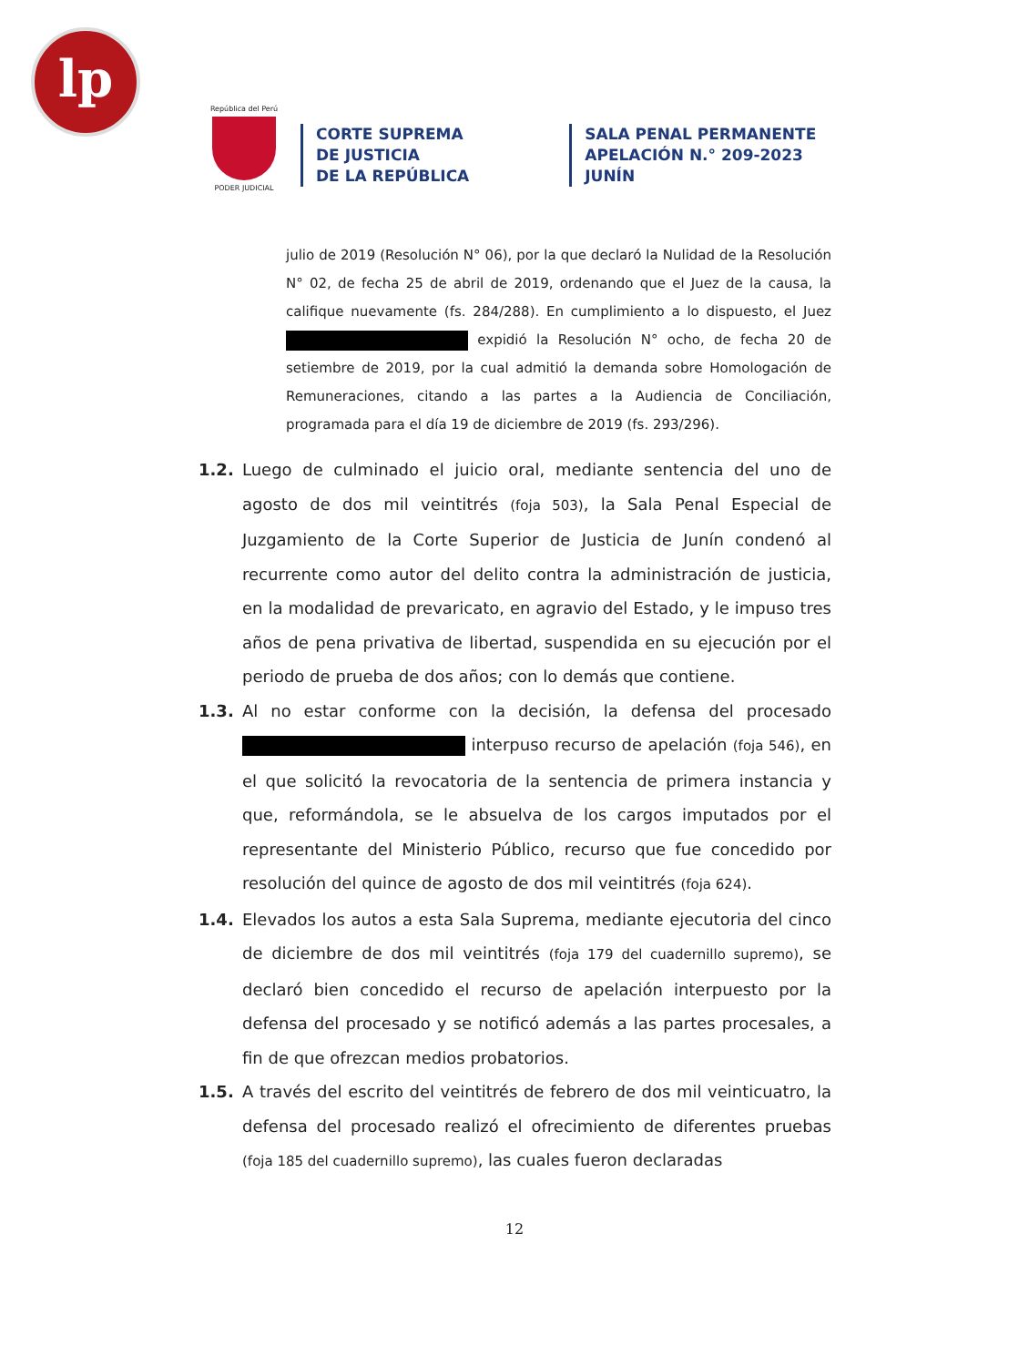lp
República del Perú
PODER JUDICIAL
CORTE SUPREMA
DE JUSTICIA
DE LA REPÚBLICA
SALA PENAL PERMANENTE
APELACIÓN N.° 209-2023
JUNÍN
julio de 2019 (Resolución N° 06), por la que declaró la Nulidad de la Resolución N° 02, de fecha 25 de abril de 2019, ordenando que el Juez de la causa, la califique nuevamente (fs. 284/288). En cumplimiento a lo dispuesto, el Juez expidió la Resolución N° ocho, de fecha 20 de setiembre de 2019, por la cual admitió la demanda sobre Homologación de Remuneraciones, citando a las partes a la Audiencia de Conciliación, programada para el día 19 de diciembre de 2019 (fs. 293/296).
1.2. Luego de culminado el juicio oral, mediante sentencia del uno de agosto de dos mil veintitrés (foja 503), la Sala Penal Especial de Juzgamiento de la Corte Superior de Justicia de Junín condenó al recurrente como autor del delito contra la administración de justicia, en la modalidad de prevaricato, en agravio del Estado, y le impuso tres años de pena privativa de libertad, suspendida en su ejecución por el periodo de prueba de dos años; con lo demás que contiene.
1.3. Al no estar conforme con la decisión, la defensa del procesado interpuso recurso de apelación (foja 546), en el que solicitó la revocatoria de la sentencia de primera instancia y que, reformándola, se le absuelva de los cargos imputados por el representante del Ministerio Público, recurso que fue concedido por resolución del quince de agosto de dos mil veintitrés (foja 624).
1.4. Elevados los autos a esta Sala Suprema, mediante ejecutoria del cinco de diciembre de dos mil veintitrés (foja 179 del cuadernillo supremo), se declaró bien concedido el recurso de apelación interpuesto por la defensa del procesado y se notificó además a las partes procesales, a fin de que ofrezcan medios probatorios.
1.5. A través del escrito del veintitrés de febrero de dos mil veinticuatro, la defensa del procesado realizó el ofrecimiento de diferentes pruebas (foja 185 del cuadernillo supremo), las cuales fueron declaradas
12